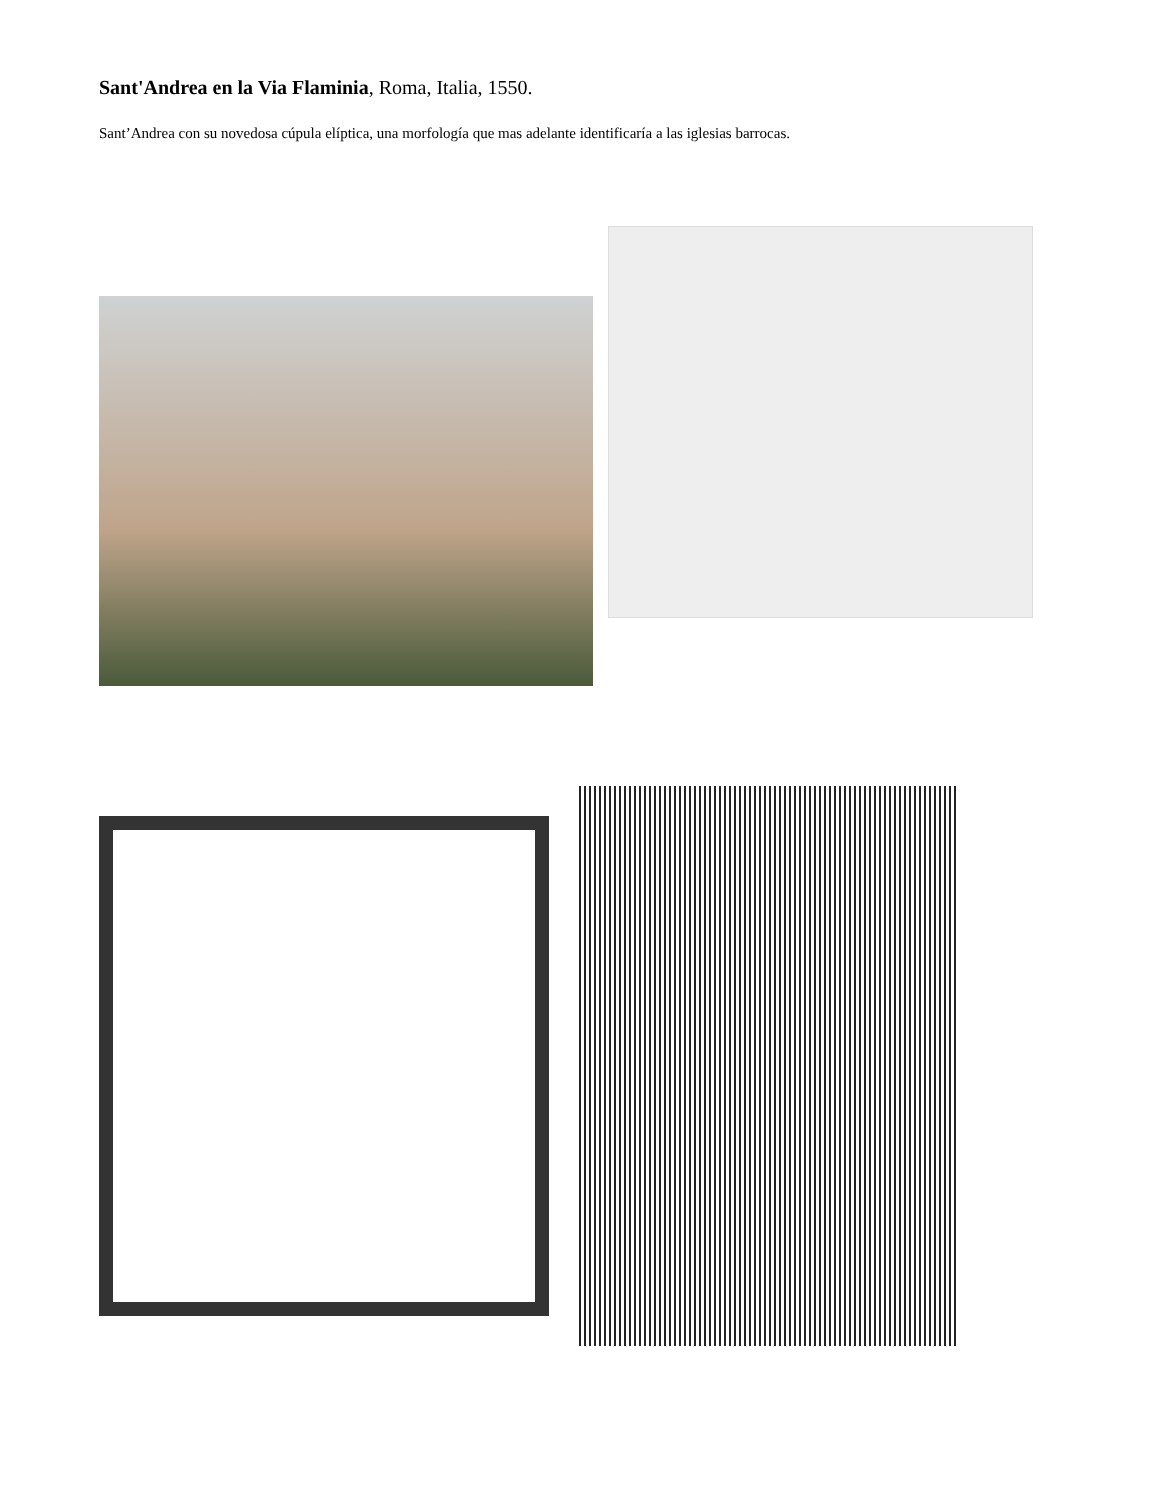Sant'Andrea en la Via Flaminia, Roma, Italia, 1550.
Sant’Andrea con su novedosa cúpula elíptica, una morfología que mas adelante identificaría a las iglesias barrocas.